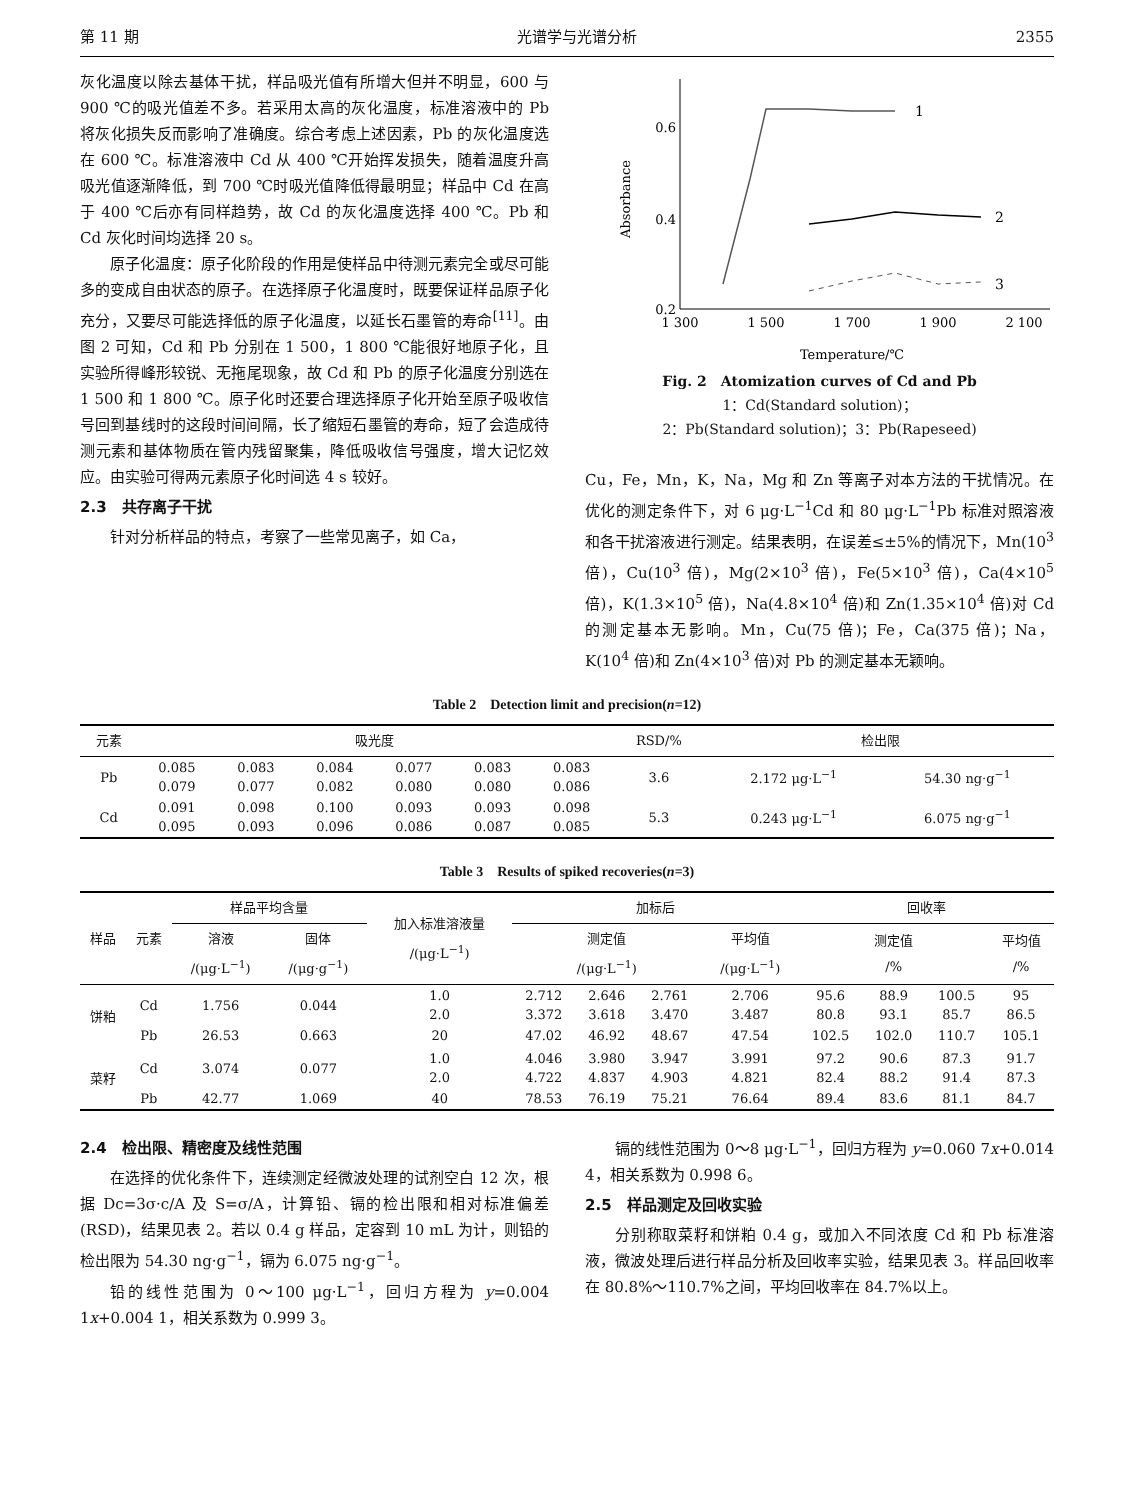第 11 期 光谱学与光谱分析 2355
灰化温度以除去基体干扰，样品吸光值有所增大但并不明显，600 与 900 ℃的吸光值差不多。若采用太高的灰化温度，标准溶液中的 Pb 将灰化损失反而影响了准确度。综合考虑上述因素，Pb 的灰化温度选在 600 ℃。标准溶液中 Cd 从 400 ℃开始挥发损失，随着温度升高吸光值逐渐降低，到 700 ℃时吸光值降低得最明显；样品中 Cd 在高于 400 ℃后亦有同样趋势，故 Cd 的灰化温度选择 400 ℃。Pb 和 Cd 灰化时间均选择 20 s。
原子化温度：原子化阶段的作用是使样品中待测元素完全或尽可能多的变成自由状态的原子。在选择原子化温度时，既要保证样品原子化充分，又要尽可能选择低的原子化温度，以延长石墨管的寿命<sup>[11]</sup>。由图 2 可知，Cd 和 Pb 分别在 1 500，1 800 ℃能很好地原子化，且实验所得峰形较锐、无拖尾现象，故 Cd 和 Pb 的原子化温度分别选在 1 500 和 1 800 ℃。原子化时还要合理选择原子化开始至原子吸收信号回到基线时的这段时间间隔，长了缩短石墨管的寿命，短了会造成待测元素和基体物质在管内残留聚集，降低吸收信号强度，增大记忆效应。由实验可得两元素原子化时间选 4 s 较好。
2.3　共存离子干扰
针对分析样品的特点，考察了一些常见离子，如 Ca，
0.6
0.4
0.2
Absorbance
1 300
1 500
1 700
1 900
2 100
1
2
3
Temperature/℃
Fig. 2　Atomization curves of Cd and Pb
1：Cd(Standard solution)；
2：Pb(Standard solution)；3：Pb(Rapeseed)
Cu，Fe，Mn，K，Na，Mg 和 Zn 等离子对本方法的干扰情况。在优化的测定条件下，对 6 μg·L<sup>−1</sup>Cd 和 80 μg·L<sup>−1</sup>Pb 标准对照溶液和各干扰溶液进行测定。结果表明，在误差≤±5%的情况下，Mn(10<sup>3</sup> 倍)，Cu(10<sup>3</sup> 倍)，Mg(2×10<sup>3</sup> 倍)，Fe(5×10<sup>3</sup> 倍)，Ca(4×10<sup>5</sup> 倍)，K(1.3×10<sup>5</sup> 倍)，Na(4.8×10<sup>4</sup> 倍)和 Zn(1.35×10<sup>4</sup> 倍)对 Cd 的测定基本无影响。Mn，Cu(75 倍)；Fe，Ca(375 倍)；Na，K(10<sup>4</sup> 倍)和 Zn(4×10<sup>3</sup> 倍)对 Pb 的测定基本无颖响。
Table 2　Detection limit and precision(n=12)
| 元素 | 吸光度 | | | | | | RSD/% | 检出限 | |
| --- | --- | --- | --- | --- | --- | --- | --- | --- | --- |
| Pb | 0.085 0.079 | 0.083 0.077 | 0.084 0.082 | 0.077 0.080 | 0.083 0.080 | 0.083 0.086 | 3.6 | 2.172 μg·L<sup>−1</sup> | 54.30 ng·g<sup>−1</sup> |
| Cd | 0.091 0.095 | 0.098 0.093 | 0.100 0.096 | 0.093 0.086 | 0.093 0.087 | 0.098 0.085 | 5.3 | 0.243 μg·L<sup>−1</sup> | 6.075 ng·g<sup>−1</sup> |
Table 3　Results of spiked recoveries(n=3)
| 样品 | 元素 | 样品平均含量 | | 加入标准溶液量 /(μg·L<sup>−1</sup>) | 加标后 | | | | 回收率 | | | |
| --- | --- | --- | --- | --- | --- | --- | --- | --- | --- | --- | --- | --- |
| | | 溶液 /(μg·L<sup>−1</sup>) | 固体 /(μg·g<sup>−1</sup>) | | 测定值 /(μg·L<sup>−1</sup>) | | | 平均值 /(μg·L<sup>−1</sup>) | 测定值 /% | | | 平均值 /% |
| 饼粕 | Cd | 1.756 | 0.044 | 1.0 2.0 | 2.712 3.372 | 2.646 3.618 | 2.761 3.470 | 2.706 3.487 | 95.6 80.8 | 88.9 93.1 | 100.5 85.7 | 95 86.5 |
| | Pb | 26.53 | 0.663 | 20 | 47.02 | 46.92 | 48.67 | 47.54 | 102.5 | 102.0 | 110.7 | 105.1 |
| 菜籽 | Cd | 3.074 | 0.077 | 1.0 2.0 | 4.046 4.722 | 3.980 4.837 | 3.947 4.903 | 3.991 4.821 | 97.2 82.4 | 90.6 88.2 | 87.3 91.4 | 91.7 87.3 |
| | Pb | 42.77 | 1.069 | 40 | 78.53 | 76.19 | 75.21 | 76.64 | 89.4 | 83.6 | 81.1 | 84.7 |
2.4　检出限、精密度及线性范围
在选择的优化条件下，连续测定经微波处理的试剂空白 12 次，根据 Dc=3σ·c/A 及 S=σ/A，计算铅、镉的检出限和相对标准偏差(RSD)，结果见表 2。若以 0.4 g 样品，定容到 10 mL 为计，则铅的检出限为 54.30 ng·g<sup>−1</sup>，镉为 6.075 ng·g<sup>−1</sup>。
铅的线性范围为 0～100 μg·L<sup>−1</sup>，回归方程为 y=0.004 1x+0.004 1，相关系数为 0.999 3。
镉的线性范围为 0～8 μg·L<sup>−1</sup>，回归方程为 y=0.060 7x+0.014 4，相关系数为 0.998 6。
2.5　样品测定及回收实验
分别称取菜籽和饼粕 0.4 g，或加入不同浓度 Cd 和 Pb 标准溶液，微波处理后进行样品分析及回收率实验，结果见表 3。样品回收率在 80.8%～110.7%之间，平均回收率在 84.7%以上。